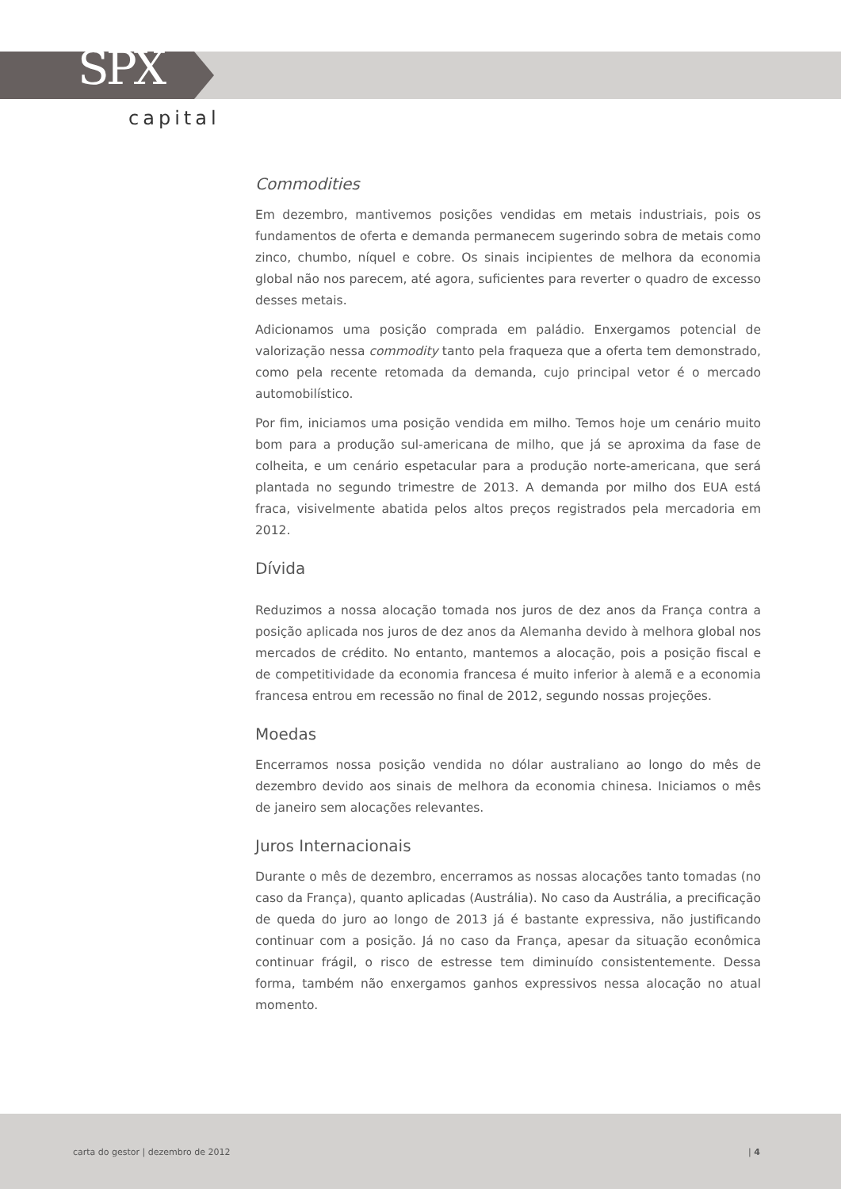SPX
capital
Commodities
Em dezembro, mantivemos posições vendidas em metais industriais, pois os fundamentos de oferta e demanda permanecem sugerindo sobra de metais como zinco, chumbo, níquel e cobre. Os sinais incipientes de melhora da economia global não nos parecem, até agora, suficientes para reverter o quadro de excesso desses metais.
Adicionamos uma posição comprada em paládio. Enxergamos potencial de valorização nessa commodity tanto pela fraqueza que a oferta tem demonstrado, como pela recente retomada da demanda, cujo principal vetor é o mercado automobilístico.
Por fim, iniciamos uma posição vendida em milho. Temos hoje um cenário muito bom para a produção sul-americana de milho, que já se aproxima da fase de colheita, e um cenário espetacular para a produção norte-americana, que será plantada no segundo trimestre de 2013. A demanda por milho dos EUA está fraca, visivelmente abatida pelos altos preços registrados pela mercadoria em 2012.
Dívida
Reduzimos a nossa alocação tomada nos juros de dez anos da França contra a posição aplicada nos juros de dez anos da Alemanha devido à melhora global nos mercados de crédito. No entanto, mantemos a alocação, pois a posição fiscal e de competitividade da economia francesa é muito inferior à alemã e a economia francesa entrou em recessão no final de 2012, segundo nossas projeções.
Moedas
Encerramos nossa posição vendida no dólar australiano ao longo do mês de dezembro devido aos sinais de melhora da economia chinesa. Iniciamos o mês de janeiro sem alocações relevantes.
Juros Internacionais
Durante o mês de dezembro, encerramos as nossas alocações tanto tomadas (no caso da França), quanto aplicadas (Austrália). No caso da Austrália, a precificação de queda do juro ao longo de 2013 já é bastante expressiva, não justificando continuar com a posição. Já no caso da França, apesar da situação econômica continuar frágil, o risco de estresse tem diminuído consistentemente. Dessa forma, também não enxergamos ganhos expressivos nessa alocação no atual momento.
carta do gestor | dezembro de 2012 | 4